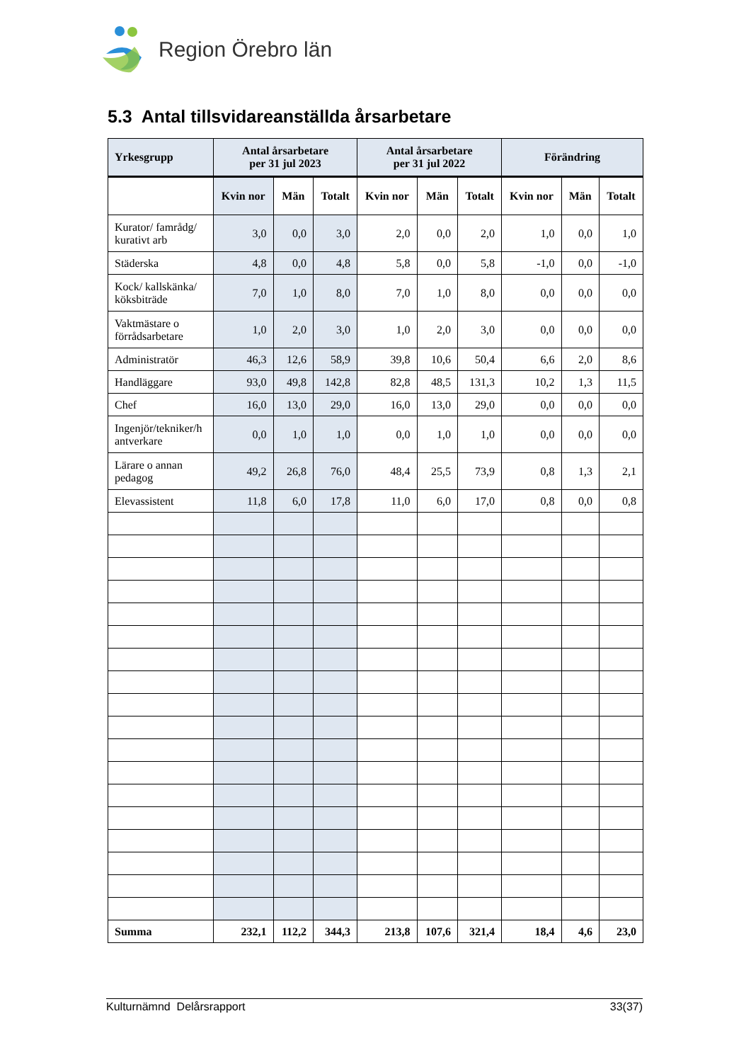Region Örebro län
5.3 Antal tillsvidareanställda årsarbetare
| Yrkesgrupp | Antal årsarbetare per 31 jul 2023 | | | Antal årsarbetare per 31 jul 2022 | | | Förändring | | |
| --- | --- | --- | --- | --- | --- | --- | --- | --- | --- |
| | Kvin nor | Män | Totalt | Kvin nor | Män | Totalt | Kvin nor | Män | Totalt |
| Kurator/ famrådg/ kurativt arb | 3,0 | 0,0 | 3,0 | 2,0 | 0,0 | 2,0 | 1,0 | 0,0 | 1,0 |
| Städerska | 4,8 | 0,0 | 4,8 | 5,8 | 0,0 | 5,8 | -1,0 | 0,0 | -1,0 |
| Kock/ kallskänka/ köksbiträde | 7,0 | 1,0 | 8,0 | 7,0 | 1,0 | 8,0 | 0,0 | 0,0 | 0,0 |
| Vaktmästare o förrådsarbetare | 1,0 | 2,0 | 3,0 | 1,0 | 2,0 | 3,0 | 0,0 | 0,0 | 0,0 |
| Administratör | 46,3 | 12,6 | 58,9 | 39,8 | 10,6 | 50,4 | 6,6 | 2,0 | 8,6 |
| Handläggare | 93,0 | 49,8 | 142,8 | 82,8 | 48,5 | 131,3 | 10,2 | 1,3 | 11,5 |
| Chef | 16,0 | 13,0 | 29,0 | 16,0 | 13,0 | 29,0 | 0,0 | 0,0 | 0,0 |
| Ingenjör/tekniker/h antverkare | 0,0 | 1,0 | 1,0 | 0,0 | 1,0 | 1,0 | 0,0 | 0,0 | 0,0 |
| Lärare o annan pedagog | 49,2 | 26,8 | 76,0 | 48,4 | 25,5 | 73,9 | 0,8 | 1,3 | 2,1 |
| Elevassistent | 11,8 | 6,0 | 17,8 | 11,0 | 6,0 | 17,0 | 0,8 | 0,0 | 0,8 |
| Summa | 232,1 | 112,2 | 344,3 | 213,8 | 107,6 | 321,4 | 18,4 | 4,6 | 23,0 |
Kulturnämnd Delårsrapport 33(37)